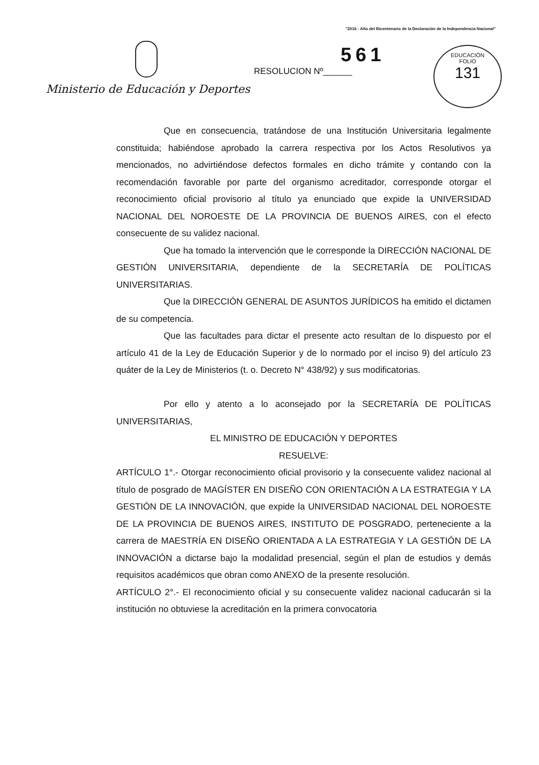"2016 - Año del Bicentenario de la Declaración de la Independencia Nacional"
Ministerio de Educación y Deportes
RESOLUCION Nº______
561
EDUCACIÓN
FOLIO
131
Que en consecuencia, tratándose de una Institución Universitaria legalmente constituida; habiéndose aprobado la carrera respectiva por los Actos Resolutivos ya mencionados, no advirtiéndose defectos formales en dicho trámite y contando con la recomendación favorable por parte del organismo acreditador, corresponde otorgar el reconocimiento oficial provisorio al título ya enunciado que expide la UNIVERSIDAD NACIONAL DEL NOROESTE DE LA PROVINCIA DE BUENOS AIRES, con el efecto consecuente de su validez nacional.
Que ha tomado la intervención que le corresponde la DIRECCIÓN NACIONAL DE GESTIÓN UNIVERSITARIA, dependiente de la SECRETARÍA DE POLÍTICAS UNIVERSITARIAS.
Que la DIRECCIÓN GENERAL DE ASUNTOS JURÍDICOS ha emitido el dictamen de su competencia.
Que las facultades para dictar el presente acto resultan de lo dispuesto por el artículo 41 de la Ley de Educación Superior y de lo normado por el inciso 9) del artículo 23 quáter de la Ley de Ministerios (t. o. Decreto N° 438/92) y sus modificatorias.
Por ello y atento a lo aconsejado por la SECRETARÍA DE POLÍTICAS UNIVERSITARIAS,
EL MINISTRO DE EDUCACIÓN Y DEPORTES
RESUELVE:
ARTÍCULO 1°.- Otorgar reconocimiento oficial provisorio y la consecuente validez nacional al título de posgrado de MAGÍSTER EN DISEÑO CON ORIENTACIÓN A LA ESTRATEGIA Y LA GESTIÓN DE LA INNOVACIÓN, que expide la UNIVERSIDAD NACIONAL DEL NOROESTE DE LA PROVINCIA DE BUENOS AIRES, INSTITUTO DE POSGRADO, perteneciente a la carrera de MAESTRÍA EN DISEÑO ORIENTADA A LA ESTRATEGIA Y LA GESTIÓN DE LA INNOVACIÓN a dictarse bajo la modalidad presencial, según el plan de estudios y demás requisitos académicos que obran como ANEXO de la presente resolución.
ARTÍCULO 2°.- El reconocimiento oficial y su consecuente validez nacional caducarán si la institución no obtuviese la acreditación en la primera convocatoria